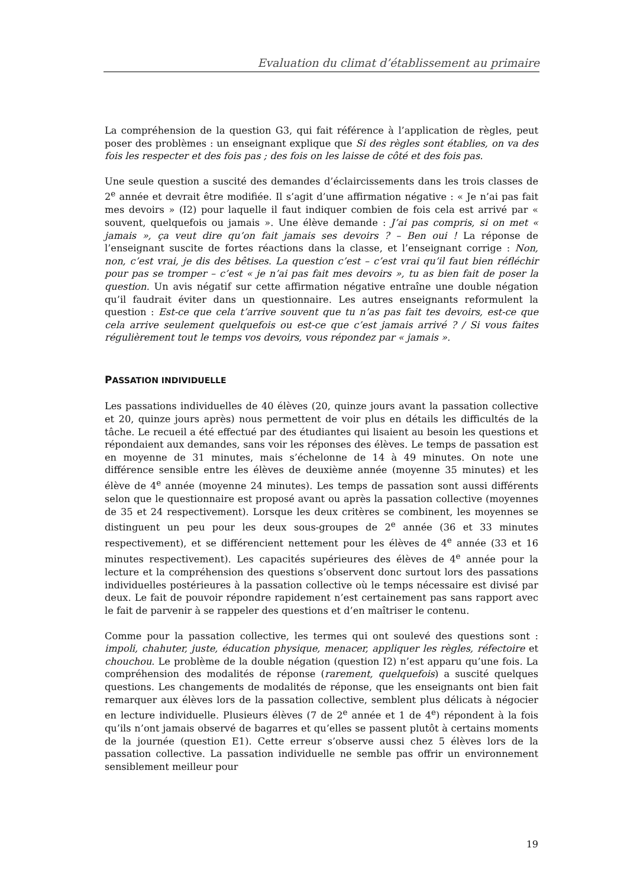Evaluation du climat d’établissement au primaire
La compréhension de la question G3, qui fait référence à l’application de règles, peut poser des problèmes : un enseignant explique que Si des règles sont établies, on va des fois les respecter et des fois pas ; des fois on les laisse de côté et des fois pas.
Une seule question a suscité des demandes d’éclaircissements dans les trois classes de 2<sup>e</sup> année et devrait être modifiée. Il s’agit d’une affirmation négative : « Je n’ai pas fait mes devoirs » (I2) pour laquelle il faut indiquer combien de fois cela est arrivé par « souvent, quelquefois ou jamais ». Une élève demande : J’ai pas compris, si on met « jamais », ça veut dire qu’on fait jamais ses devoirs ? – Ben oui ! La réponse de l’enseignant suscite de fortes réactions dans la classe, et l’enseignant corrige : Non, non, c’est vrai, je dis des bêtises. La question c’est – c’est vrai qu’il faut bien réfléchir pour pas se tromper – c’est « je n’ai pas fait mes devoirs », tu as bien fait de poser la question. Un avis négatif sur cette affirmation négative entraîne une double négation qu’il faudrait éviter dans un questionnaire. Les autres enseignants reformulent la question : Est-ce que cela t’arrive souvent que tu n’as pas fait tes devoirs, est-ce que cela arrive seulement quelquefois ou est-ce que c’est jamais arrivé ? / Si vous faites régulièrement tout le temps vos devoirs, vous répondez par « jamais ».
PASSATION INDIVIDUELLE
Les passations individuelles de 40 élèves (20, quinze jours avant la passation collective et 20, quinze jours après) nous permettent de voir plus en détails les difficultés de la tâche. Le recueil a été effectué par des étudiantes qui lisaient au besoin les questions et répondaient aux demandes, sans voir les réponses des élèves. Le temps de passation est en moyenne de 31 minutes, mais s’échelonne de 14 à 49 minutes. On note une différence sensible entre les élèves de deuxième année (moyenne 35 minutes) et les élève de 4<sup>e</sup> année (moyenne 24 minutes). Les temps de passation sont aussi différents selon que le questionnaire est proposé avant ou après la passation collective (moyennes de 35 et 24 respectivement). Lorsque les deux critères se combinent, les moyennes se distinguent un peu pour les deux sous-groupes de 2<sup>e</sup> année (36 et 33 minutes respectivement), et se différencient nettement pour les élèves de 4<sup>e</sup> année (33 et 16 minutes respectivement). Les capacités supérieures des élèves de 4<sup>e</sup> année pour la lecture et la compréhension des questions s’observent donc surtout lors des passations individuelles postérieures à la passation collective où le temps nécessaire est divisé par deux. Le fait de pouvoir répondre rapidement n’est certainement pas sans rapport avec le fait de parvenir à se rappeler des questions et d’en maîtriser le contenu.
Comme pour la passation collective, les termes qui ont soulevé des questions sont : impoli, chahuter, juste, éducation physique, menacer, appliquer les règles, réfectoire et chouchou. Le problème de la double négation (question I2) n’est apparu qu’une fois. La compréhension des modalités de réponse (rarement, quelquefois) a suscité quelques questions. Les changements de modalités de réponse, que les enseignants ont bien fait remarquer aux élèves lors de la passation collective, semblent plus délicats à négocier en lecture individuelle. Plusieurs élèves (7 de 2<sup>e</sup> année et 1 de 4<sup>e</sup>) répondent à la fois qu’ils n’ont jamais observé de bagarres et qu’elles se passent plutôt à certains moments de la journée (question E1). Cette erreur s’observe aussi chez 5 élèves lors de la passation collective. La passation individuelle ne semble pas offrir un environnement sensiblement meilleur pour
19